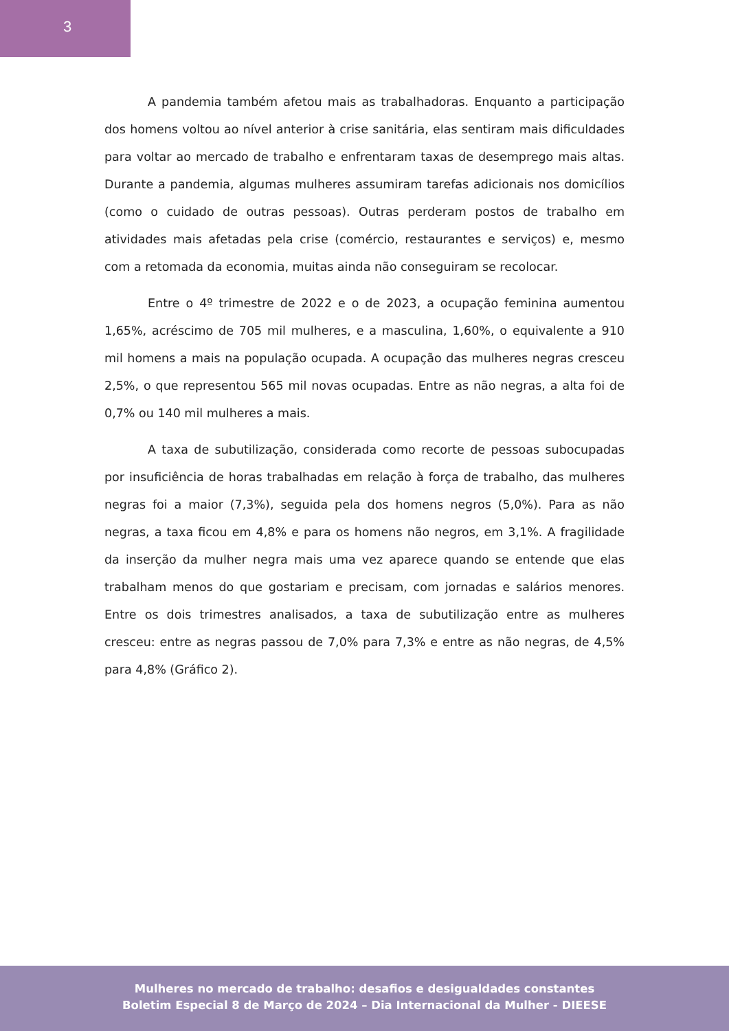3
A pandemia também afetou mais as trabalhadoras. Enquanto a participação dos homens voltou ao nível anterior à crise sanitária, elas sentiram mais dificuldades para voltar ao mercado de trabalho e enfrentaram taxas de desemprego mais altas. Durante a pandemia, algumas mulheres assumiram tarefas adicionais nos domicílios (como o cuidado de outras pessoas). Outras perderam postos de trabalho em atividades mais afetadas pela crise (comércio, restaurantes e serviços) e, mesmo com a retomada da economia, muitas ainda não conseguiram se recolocar.
Entre o 4º trimestre de 2022 e o de 2023, a ocupação feminina aumentou 1,65%, acréscimo de 705 mil mulheres, e a masculina, 1,60%, o equivalente a 910 mil homens a mais na população ocupada. A ocupação das mulheres negras cresceu 2,5%, o que representou 565 mil novas ocupadas. Entre as não negras, a alta foi de 0,7% ou 140 mil mulheres a mais.
A taxa de subutilização, considerada como recorte de pessoas subocupadas por insuficiência de horas trabalhadas em relação à força de trabalho, das mulheres negras foi a maior (7,3%), seguida pela dos homens negros (5,0%). Para as não negras, a taxa ficou em 4,8% e para os homens não negros, em 3,1%. A fragilidade da inserção da mulher negra mais uma vez aparece quando se entende que elas trabalham menos do que gostariam e precisam, com jornadas e salários menores. Entre os dois trimestres analisados, a taxa de subutilização entre as mulheres cresceu: entre as negras passou de 7,0% para 7,3% e entre as não negras, de 4,5% para 4,8% (Gráfico 2).
Mulheres no mercado de trabalho: desafios e desigualdades constantes
Boletim Especial 8 de Março de 2024 – Dia Internacional da Mulher - DIEESE